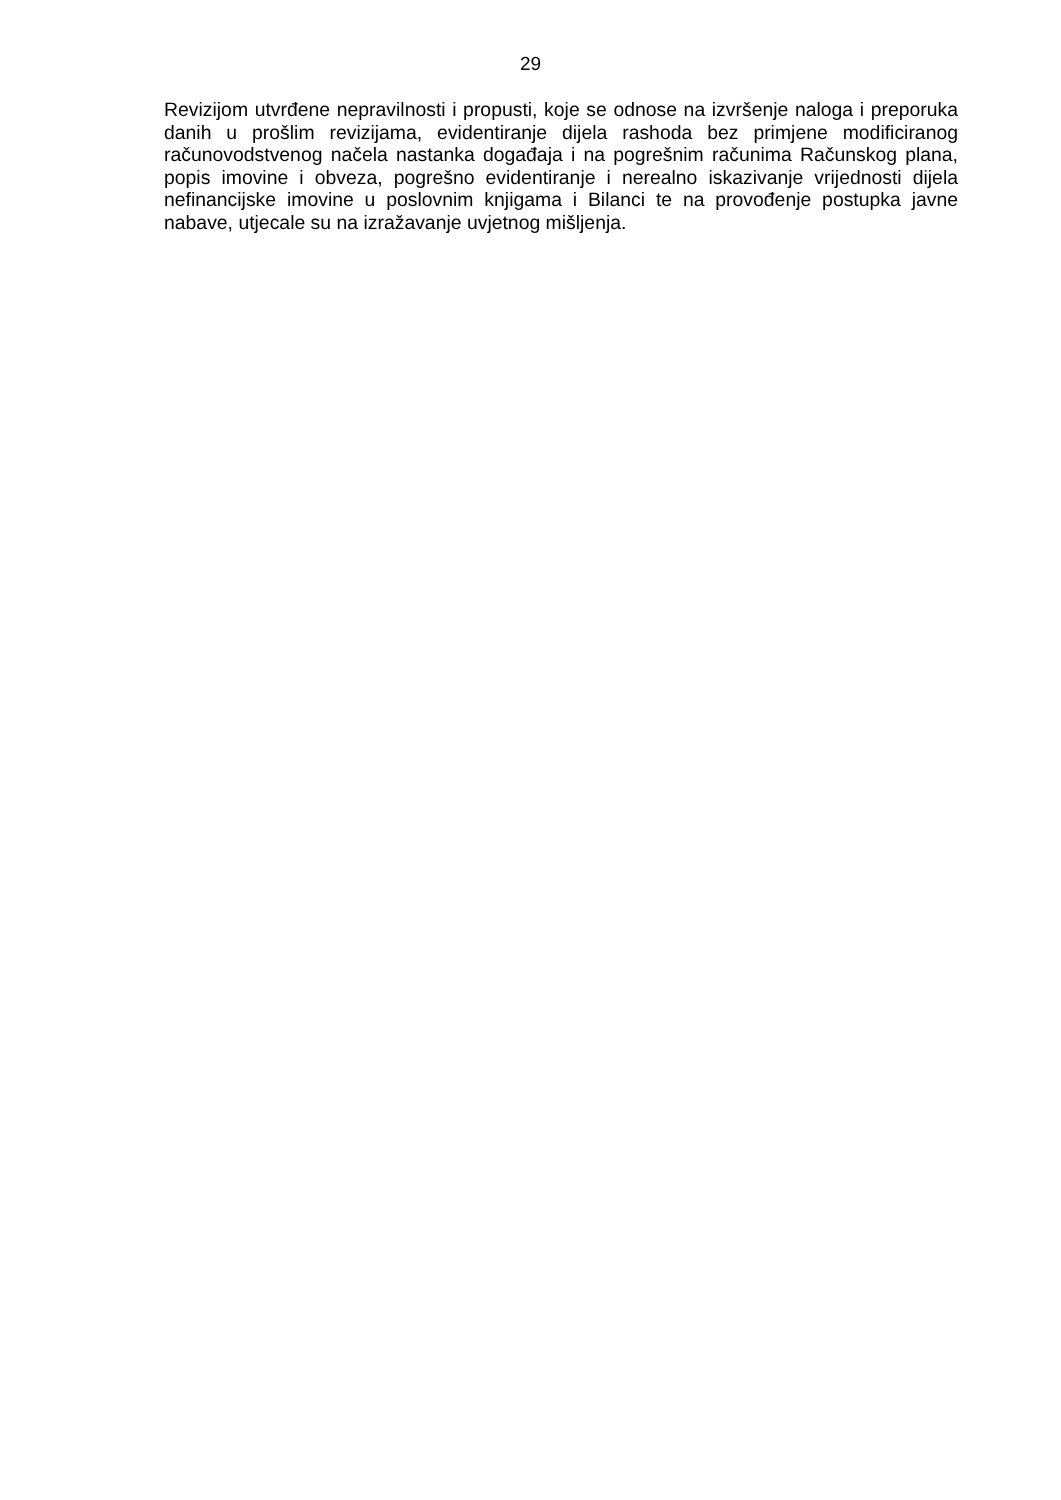29
Revizijom utvrđene nepravilnosti i propusti, koje se odnose na izvršenje naloga i preporuka danih u prošlim revizijama, evidentiranje dijela rashoda bez primjene modificiranog računovodstvenog načela nastanka događaja i na pogrešnim računima Računskog plana, popis imovine i obveza, pogrešno evidentiranje i nerealno iskazivanje vrijednosti dijela nefinancijske imovine u poslovnim knjigama i Bilanci te na provođenje postupka javne nabave, utjecale su na izražavanje uvjetnog mišljenja.